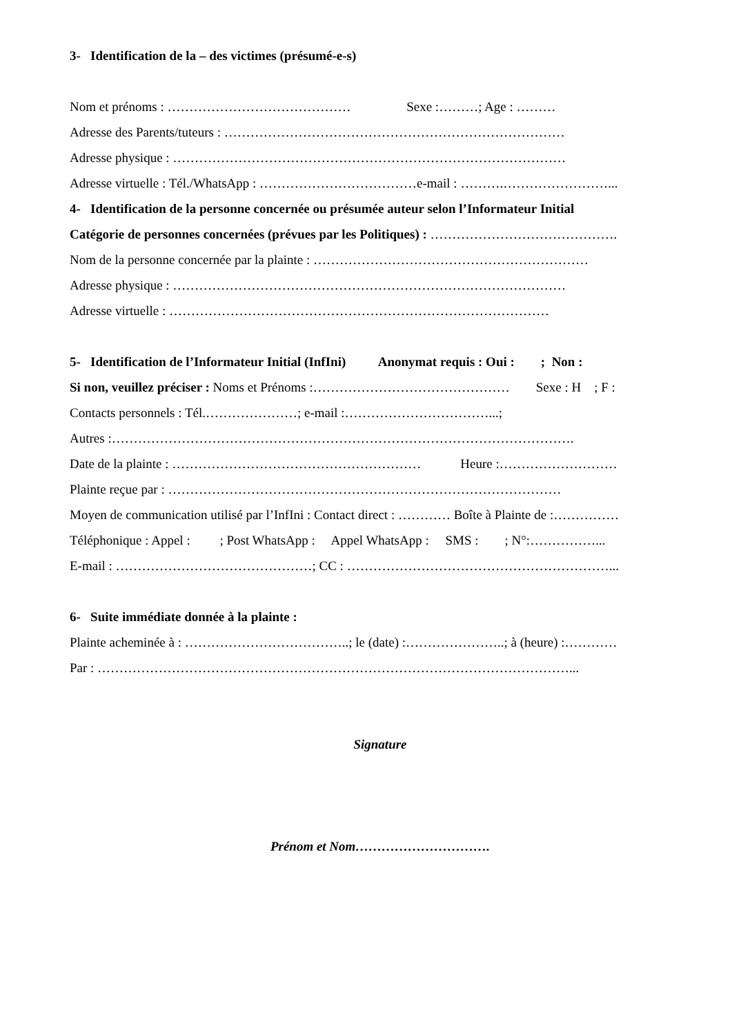3- Identification de la – des victimes (présumé-e-s)
Nom et prénoms : …………………………………… Sexe :………; Age : ………
Adresse des Parents/tuteurs : ……………………………………………………………………
Adresse physique : ………………………………………………………………………………
Adresse virtuelle : Tél./WhatsApp : ………………………………e-mail : ……….……………………...
4- Identification de la personne concernée ou présumée auteur selon l’Informateur Initial
Catégorie de personnes concernées (prévues par les Politiques) : …………………………………….
Nom de la personne concernée par la plainte : ………………………………………………………
Adresse physique : ………………………………………………………………………………
Adresse virtuelle : ……………………………………………………………………………
5- Identification de l’Informateur Initial (InfIni) Anonymat requis : Oui : ; Non :
Si non, veuillez préciser : Noms et Prénoms :……………………………………… Sexe : H ; F :
Contacts personnels : Tél.…………………; e-mail :……………………………...;
Autres :…………………………………………………………………………………………….
Date de la plainte : ………………………………………………… Heure :………………………
Plainte reçue par : ………………………………………………………………………………
Moyen de communication utilisé par l’InfIni : Contact direct : ………… Boîte à Plainte de :……………
Téléphonique : Appel : ; Post WhatsApp : Appel WhatsApp : SMS : ; N°:……………...
E-mail : ………………………………………; CC : ……………………………………………………...
6- Suite immédiate donnée à la plainte :
Plainte acheminée à : ………………………………..; le (date) :…………………..; à (heure) :…………
Par : ………………………………………………………………………………………………...
Signature
Prénom et Nom………………………….